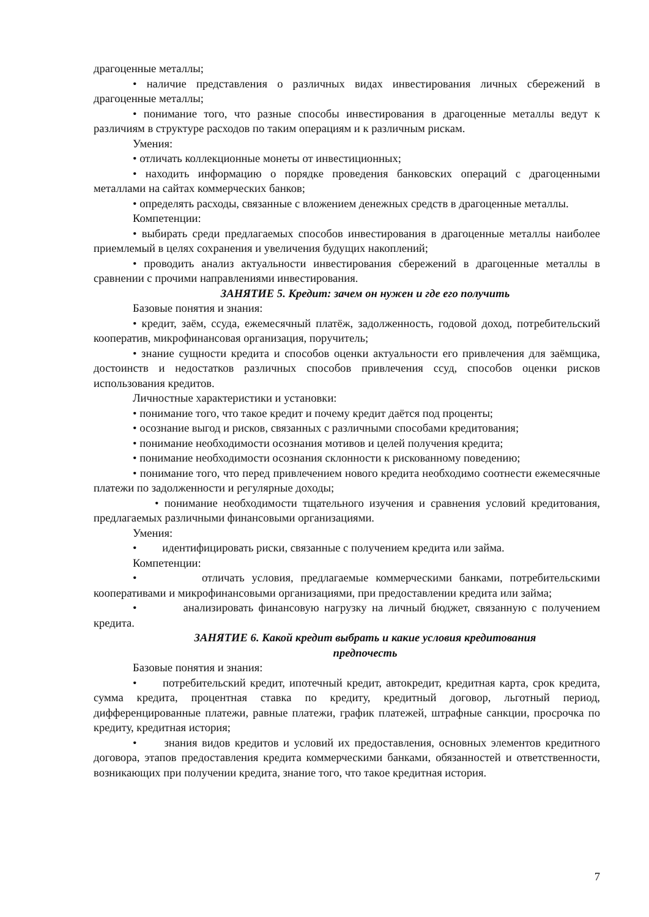драгоценные металлы;
• наличие представления о различных видах инвестирования личных сбережений в драгоценные металлы;
• понимание того, что разные способы инвестирования в драгоценные металлы ведут к различиям в структуре расходов по таким операциям и к различным рискам.
Умения:
• отличать коллекционные монеты от инвестиционных;
• находить информацию о порядке проведения банковских операций с драгоценными металлами на сайтах коммерческих банков;
• определять расходы, связанные с вложением денежных средств в драгоценные металлы.
Компетенции:
• выбирать среди предлагаемых способов инвестирования в драгоценные металлы наиболее приемлемый в целях сохранения и увеличения будущих накоплений;
• проводить анализ актуальности инвестирования сбережений в драгоценные металлы в сравнении с прочими направлениями инвестирования.
ЗАНЯТИЕ 5. Кредит: зачем он нужен и где его получить
Базовые понятия и знания:
• кредит, заём, ссуда, ежемесячный платёж, задолженность, годовой доход, потребительский кооператив, микрофинансовая организация, поручитель;
• знание сущности кредита и способов оценки актуальности его привлечения для заёмщика, достоинств и недостатков различных способов привлечения ссуд, способов оценки рисков использования кредитов.
Личностные характеристики и установки:
• понимание того, что такое кредит и почему кредит даётся под проценты;
• осознание выгод и рисков, связанных с различными способами кредитования;
• понимание необходимости осознания мотивов и целей получения кредита;
• понимание необходимости осознания склонности к рискованному поведению;
• понимание того, что перед привлечением нового кредита необходимо соотнести ежемесячные платежи по задолженности и регулярные доходы;
• понимание необходимости тщательного изучения и сравнения условий кредитования, предлагаемых различными финансовыми организациями.
Умения:
• идентифицировать риски, связанные с получением кредита или займа.
Компетенции:
• отличать условия, предлагаемые коммерческими банками, потребительскими кооперативами и микрофинансовыми организациями, при предоставлении кредита или займа;
• анализировать финансовую нагрузку на личный бюджет, связанную с получением кредита.
ЗАНЯТИЕ 6. Какой кредит выбрать и какие условия кредитования
предпочесть
Базовые понятия и знания:
• потребительский кредит, ипотечный кредит, автокредит, кредитная карта, срок кредита, сумма кредита, процентная ставка по кредиту, кредитный договор, льготный период, дифференцированные платежи, равные платежи, график платежей, штрафные санкции, просрочка по кредиту, кредитная история;
• знания видов кредитов и условий их предоставления, основных элементов кредитного договора, этапов предоставления кредита коммерческими банками, обязанностей и ответственности, возникающих при получении кредита, знание того, что такое кредитная история.
7